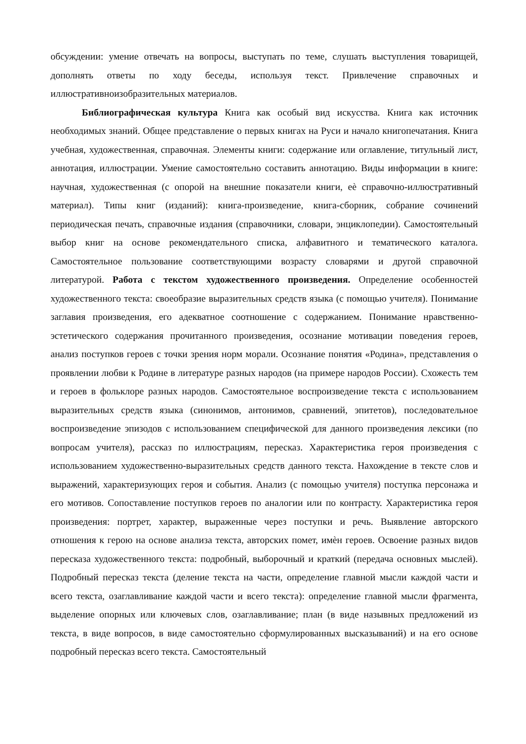обсуждении: умение отвечать на вопросы, выступать по теме, слушать выступления товарищей, дополнять ответы по ходу беседы, используя текст. Привлечение справочных и иллюстративноизобразительных материалов.
Библиографическая культура Книга как особый вид искусства. Книга как источник необходимых знаний. Общее представление о первых книгах на Руси и начало книгопечатания. Книга учебная, художественная, справочная. Элементы книги: содержание или оглавление, титульный лист, аннотация, иллюстрации. Умение самостоятельно составить аннотацию. Виды информации в книге: научная, художественная (с опорой на внешние показатели книги, еѐ справочно-иллюстративный материал). Типы книг (изданий): книга-произведение, книга-сборник, собрание сочинений периодическая печать, справочные издания (справочники, словари, энциклопедии). Самостоятельный выбор книг на основе рекомендательного списка, алфавитного и тематического каталога. Самостоятельное пользование соответствующими возрасту словарями и другой справочной литературой. Работа с текстом художественного произведения. Определение особенностей художественного текста: своеобразие выразительных средств языка (с помощью учителя). Понимание заглавия произведения, его адекватное соотношение с содержанием. Понимание нравственно-эстетического содержания прочитанного произведения, осознание мотивации поведения героев, анализ поступков героев с точки зрения норм морали. Осознание понятия «Родина», представления о проявлении любви к Родине в литературе разных народов (на примере народов России). Схожесть тем и героев в фольклоре разных народов. Самостоятельное воспроизведение текста с использованием выразительных средств языка (синонимов, антонимов, сравнений, эпитетов), последовательное воспроизведение эпизодов с использованием специфической для данного произведения лексики (по вопросам учителя), рассказ по иллюстрациям, пересказ. Характеристика героя произведения с использованием художественно-выразительных средств данного текста. Нахождение в тексте слов и выражений, характеризующих героя и события. Анализ (с помощью учителя) поступка персонажа и его мотивов. Сопоставление поступков героев по аналогии или по контрасту. Характеристика героя произведения: портрет, характер, выраженные через поступки и речь. Выявление авторского отношения к герою на основе анализа текста, авторских помет, имѐн героев. Освоение разных видов пересказа художественного текста: подробный, выборочный и краткий (передача основных мыслей). Подробный пересказ текста (деление текста на части, определение главной мысли каждой части и всего текста, озаглавливание каждой части и всего текста): определение главной мысли фрагмента, выделение опорных или ключевых слов, озаглавливание; план (в виде назывных предложений из текста, в виде вопросов, в виде самостоятельно сформулированных высказываний) и на его основе подробный пересказ всего текста. Самостоятельный